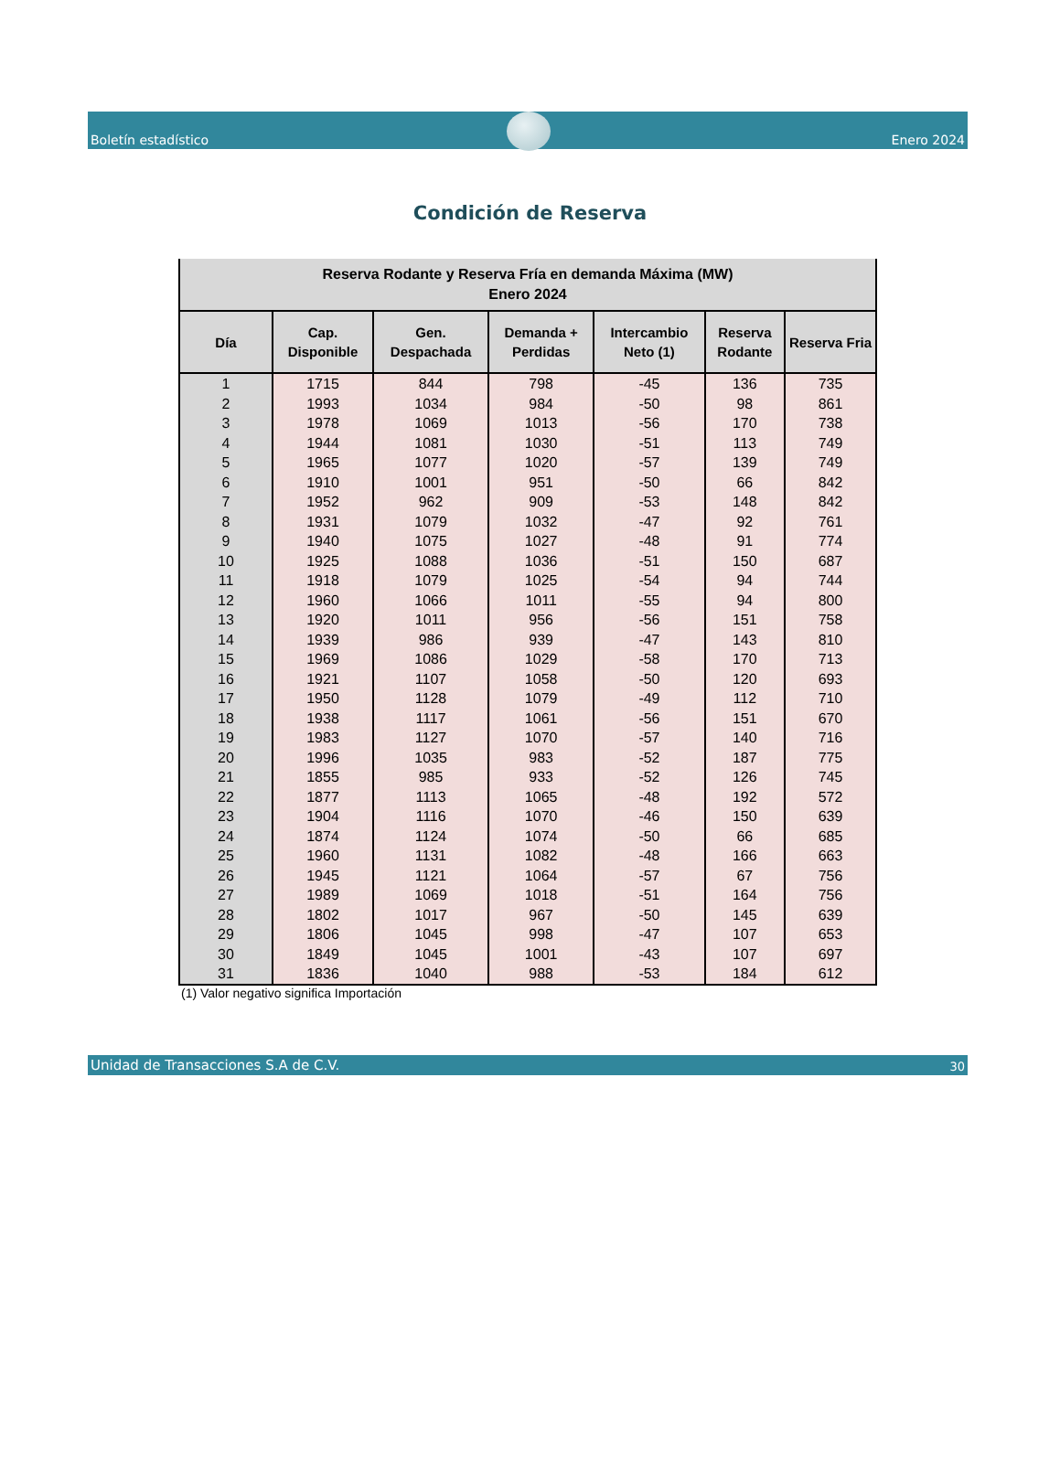Boletín estadístico
Enero 2024
Condición de Reserva
| Reserva Rodante y Reserva Fría en demanda Máxima (MW) Enero 2024 | | | | | | |
| Día | Cap. Disponible | Gen. Despachada | Demanda + Perdidas | Intercambio Neto (1) | Reserva Rodante | Reserva Fria |
| 1 | 1715 | 844 | 798 | -45 | 136 | 735 |
| 2 | 1993 | 1034 | 984 | -50 | 98 | 861 |
| 3 | 1978 | 1069 | 1013 | -56 | 170 | 738 |
| 4 | 1944 | 1081 | 1030 | -51 | 113 | 749 |
| 5 | 1965 | 1077 | 1020 | -57 | 139 | 749 |
| 6 | 1910 | 1001 | 951 | -50 | 66 | 842 |
| 7 | 1952 | 962 | 909 | -53 | 148 | 842 |
| 8 | 1931 | 1079 | 1032 | -47 | 92 | 761 |
| 9 | 1940 | 1075 | 1027 | -48 | 91 | 774 |
| 10 | 1925 | 1088 | 1036 | -51 | 150 | 687 |
| 11 | 1918 | 1079 | 1025 | -54 | 94 | 744 |
| 12 | 1960 | 1066 | 1011 | -55 | 94 | 800 |
| 13 | 1920 | 1011 | 956 | -56 | 151 | 758 |
| 14 | 1939 | 986 | 939 | -47 | 143 | 810 |
| 15 | 1969 | 1086 | 1029 | -58 | 170 | 713 |
| 16 | 1921 | 1107 | 1058 | -50 | 120 | 693 |
| 17 | 1950 | 1128 | 1079 | -49 | 112 | 710 |
| 18 | 1938 | 1117 | 1061 | -56 | 151 | 670 |
| 19 | 1983 | 1127 | 1070 | -57 | 140 | 716 |
| 20 | 1996 | 1035 | 983 | -52 | 187 | 775 |
| 21 | 1855 | 985 | 933 | -52 | 126 | 745 |
| 22 | 1877 | 1113 | 1065 | -48 | 192 | 572 |
| 23 | 1904 | 1116 | 1070 | -46 | 150 | 639 |
| 24 | 1874 | 1124 | 1074 | -50 | 66 | 685 |
| 25 | 1960 | 1131 | 1082 | -48 | 166 | 663 |
| 26 | 1945 | 1121 | 1064 | -57 | 67 | 756 |
| 27 | 1989 | 1069 | 1018 | -51 | 164 | 756 |
| 28 | 1802 | 1017 | 967 | -50 | 145 | 639 |
| 29 | 1806 | 1045 | 998 | -47 | 107 | 653 |
| 30 | 1849 | 1045 | 1001 | -43 | 107 | 697 |
| 31 | 1836 | 1040 | 988 | -53 | 184 | 612 |
(1) Valor negativo significa Importación
Unidad de Transacciones S.A de C.V. 30